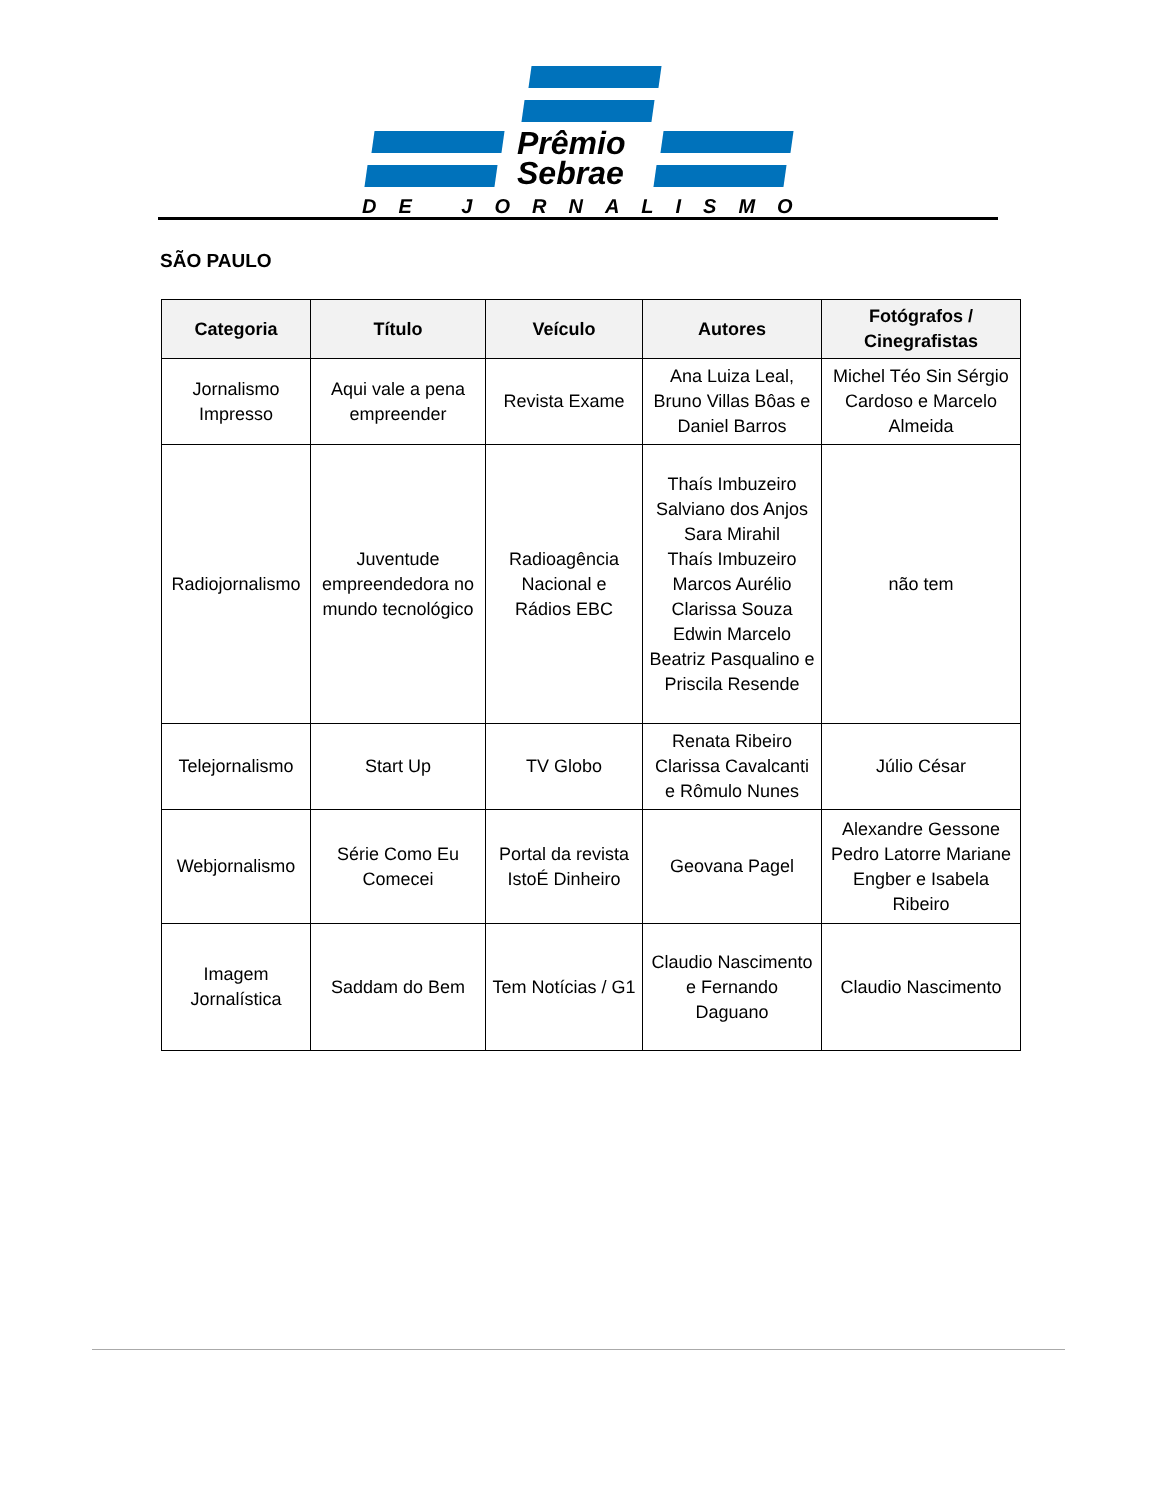Prêmio
Sebrae
DE JORNALISMO
SÃO PAULO
| Categoria | Título | Veículo | Autores | Fotógrafos / Cinegrafistas |
| --- | --- | --- | --- | --- |
| Jornalismo Impresso | Aqui vale a pena empreender | Revista Exame | Ana Luiza Leal, Bruno Villas Bôas e Daniel Barros | Michel Téo Sin Sérgio Cardoso e Marcelo Almeida |
| Radiojornalismo | Juventude empreendedora no mundo tecnológico | Radioagência Nacional e Rádios EBC | Thaís Imbuzeiro Salviano dos Anjos Sara Mirahil Thaís Imbuzeiro Marcos Aurélio Clarissa Souza Edwin Marcelo Beatriz Pasqualino e Priscila Resende | não tem |
| Telejornalismo | Start Up | TV Globo | Renata Ribeiro Clarissa Cavalcanti e Rômulo Nunes | Júlio César |
| Webjornalismo | Série Como Eu Comecei | Portal da revista IstoÉ Dinheiro | Geovana Pagel | Alexandre Gessone Pedro Latorre Mariane Engber e Isabela Ribeiro |
| Imagem Jornalística | Saddam do Bem | Tem Notícias / G1 | Claudio Nascimento e Fernando Daguano | Claudio Nascimento |